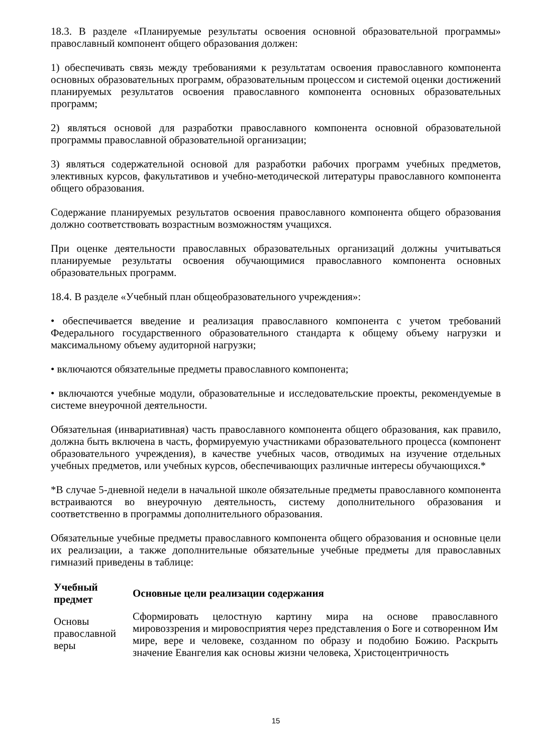18.3. В разделе «Планируемые результаты освоения основной образовательной программы» православный компонент общего образования должен:
1) обеспечивать связь между требованиями к результатам освоения православного компонента основных образовательных программ, образовательным процессом и системой оценки достижений планируемых результатов освоения православного компонента основных образовательных программ;
2) являться основой для разработки православного компонента основной образовательной программы православной образовательной организации;
3) являться содержательной основой для разработки рабочих программ учебных предметов, элективных курсов, факультативов и учебно-методической литературы православного компонента общего образования.
Содержание планируемых результатов освоения православного компонента общего образования должно соответствовать возрастным возможностям учащихся.
При оценке деятельности православных образовательных организаций должны учитываться планируемые результаты освоения обучающимися православного компонента основных образовательных программ.
18.4. В разделе «Учебный план общеобразовательного учреждения»:
• обеспечивается введение и реализация православного компонента с учетом требований Федерального государственного образовательного стандарта к общему объему нагрузки и максимальному объему аудиторной нагрузки;
• включаются обязательные предметы православного компонента;
• включаются учебные модули, образовательные и исследовательские проекты, рекомендуемые в системе внеурочной деятельности.
Обязательная (инвариативная) часть православного компонента общего образования, как правило, должна быть включена в часть, формируемую участниками образовательного процесса (компонент образовательного учреждения), в качестве учебных часов, отводимых на изучение отдельных учебных предметов, или учебных курсов, обеспечивающих различные интересы обучающихся.*
*В случае 5-дневной недели в начальной школе обязательные предметы православного компонента встраиваются во внеурочную деятельность, систему дополнительного образования и соответственно в программы дополнительного образования.
Обязательные учебные предметы православного компонента общего образования и основные цели их реализации, а также дополнительные обязательные учебные предметы для православных гимназий приведены в таблице:
| Учебный предмет | Основные цели реализации содержания |
| --- | --- |
| Основы православной веры | Сформировать целостную картину мира на основе православного мировоззрения и мировосприятия через представления о Боге и сотворенном Им мире, вере и человеке, созданном по образу и подобию Божию. Раскрыть значение Евангелия как основы жизни человека, Христоцентричность |
15